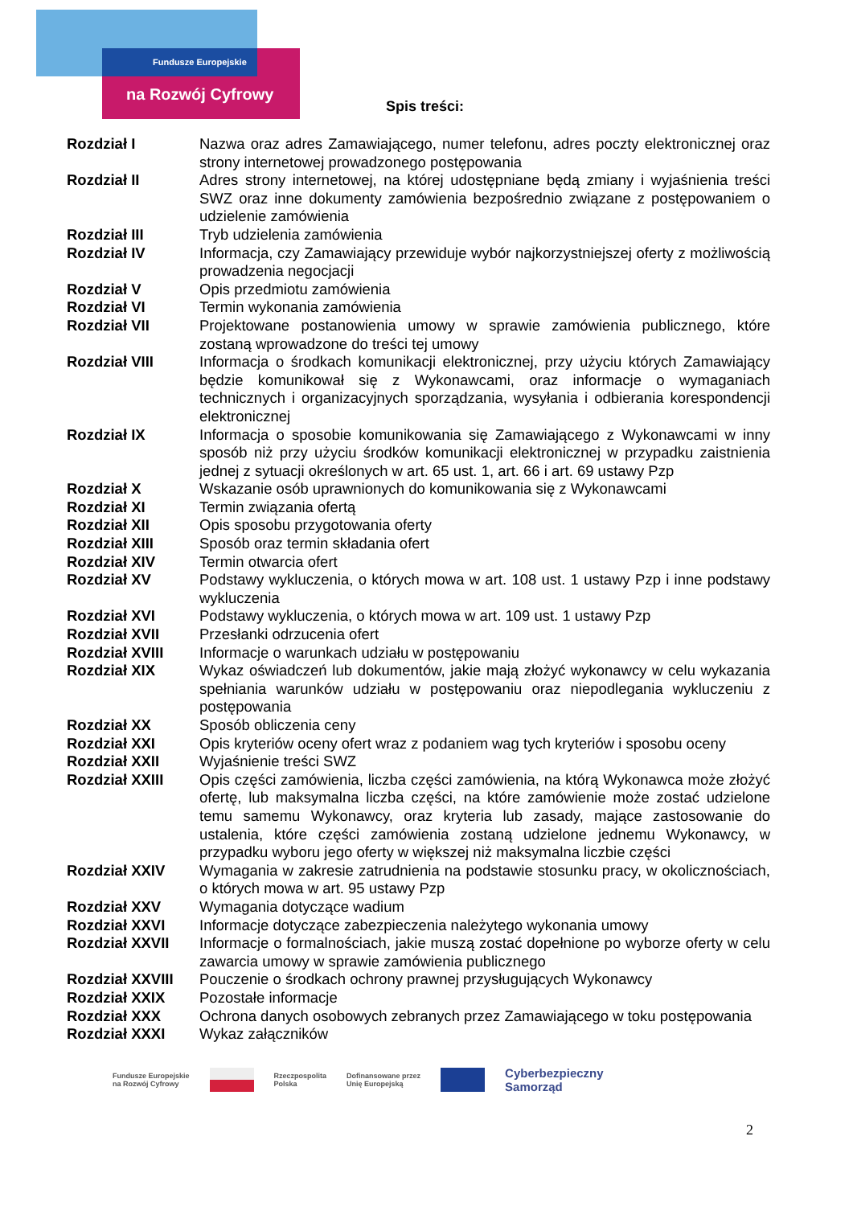Fundusze Europejskie
na Rozwój Cyfrowy
Spis treści:
| Rozdział I | Nazwa oraz adres Zamawiającego, numer telefonu, adres poczty elektronicznej oraz strony internetowej prowadzonego postępowania |
| Rozdział II | Adres strony internetowej, na której udostępniane będą zmiany i wyjaśnienia treści SWZ oraz inne dokumenty zamówienia bezpośrednio związane z postępowaniem o udzielenie zamówienia |
| Rozdział III | Tryb udzielenia zamówienia |
| Rozdział IV | Informacja, czy Zamawiający przewiduje wybór najkorzystniejszej oferty z możliwością prowadzenia negocjacji |
| Rozdział V | Opis przedmiotu zamówienia |
| Rozdział VI | Termin wykonania zamówienia |
| Rozdział VII | Projektowane postanowienia umowy w sprawie zamówienia publicznego, które zostaną wprowadzone do treści tej umowy |
| Rozdział VIII | Informacja o środkach komunikacji elektronicznej, przy użyciu których Zamawiający będzie komunikował się z Wykonawcami, oraz informacje o wymaganiach technicznych i organizacyjnych sporządzania, wysyłania i odbierania korespondencji elektronicznej |
| Rozdział IX | Informacja o sposobie komunikowania się Zamawiającego z Wykonawcami w inny sposób niż przy użyciu środków komunikacji elektronicznej w przypadku zaistnienia jednej z sytuacji określonych w art. 65 ust. 1, art. 66 i art. 69 ustawy Pzp |
| Rozdział X | Wskazanie osób uprawnionych do komunikowania się z Wykonawcami |
| Rozdział XI | Termin związania ofertą |
| Rozdział XII | Opis sposobu przygotowania oferty |
| Rozdział XIII | Sposób oraz termin składania ofert |
| Rozdział XIV | Termin otwarcia ofert |
| Rozdział XV | Podstawy wykluczenia, o których mowa w art. 108 ust. 1 ustawy Pzp i inne podstawy wykluczenia |
| Rozdział XVI | Podstawy wykluczenia, o których mowa w art. 109 ust. 1 ustawy Pzp |
| Rozdział XVII | Przesłanki odrzucenia ofert |
| Rozdział XVIII | Informacje o warunkach udziału w postępowaniu |
| Rozdział XIX | Wykaz oświadczeń lub dokumentów, jakie mają złożyć wykonawcy w celu wykazania spełniania warunków udziału w postępowaniu oraz niepodlegania wykluczeniu z postępowania |
| Rozdział XX | Sposób obliczenia ceny |
| Rozdział XXI | Opis kryteriów oceny ofert wraz z podaniem wag tych kryteriów i sposobu oceny |
| Rozdział XXII | Wyjaśnienie treści SWZ |
| Rozdział XXIII | Opis części zamówienia, liczba części zamówienia, na którą Wykonawca może złożyć ofertę, lub maksymalna liczba części, na które zamówienie może zostać udzielone temu samemu Wykonawcy, oraz kryteria lub zasady, mające zastosowanie do ustalenia, które części zamówienia zostaną udzielone jednemu Wykonawcy, w przypadku wyboru jego oferty w większej niż maksymalna liczbie części |
| Rozdział XXIV | Wymagania w zakresie zatrudnienia na podstawie stosunku pracy, w okolicznościach, o których mowa w art. 95 ustawy Pzp |
| Rozdział XXV | Wymagania dotyczące wadium |
| Rozdział XXVI | Informacje dotyczące zabezpieczenia należytego wykonania umowy |
| Rozdział XXVII | Informacje o formalnościach, jakie muszą zostać dopełnione po wyborze oferty w celu zawarcia umowy w sprawie zamówienia publicznego |
| Rozdział XXVIII | Pouczenie o środkach ochrony prawnej przysługujących Wykonawcy |
| Rozdział XXIX | Pozostałe informacje |
| Rozdział XXX | Ochrona danych osobowych zebranych przez Zamawiającego w toku postępowania |
| Rozdział XXXI | Wykaz załączników |
Fundusze Europejskie
na Rozwój Cyfrowy Rzeczpospolita
Polska Dofinansowane przez
Unię Europejską Cyberbezpieczny
Samorząd
2